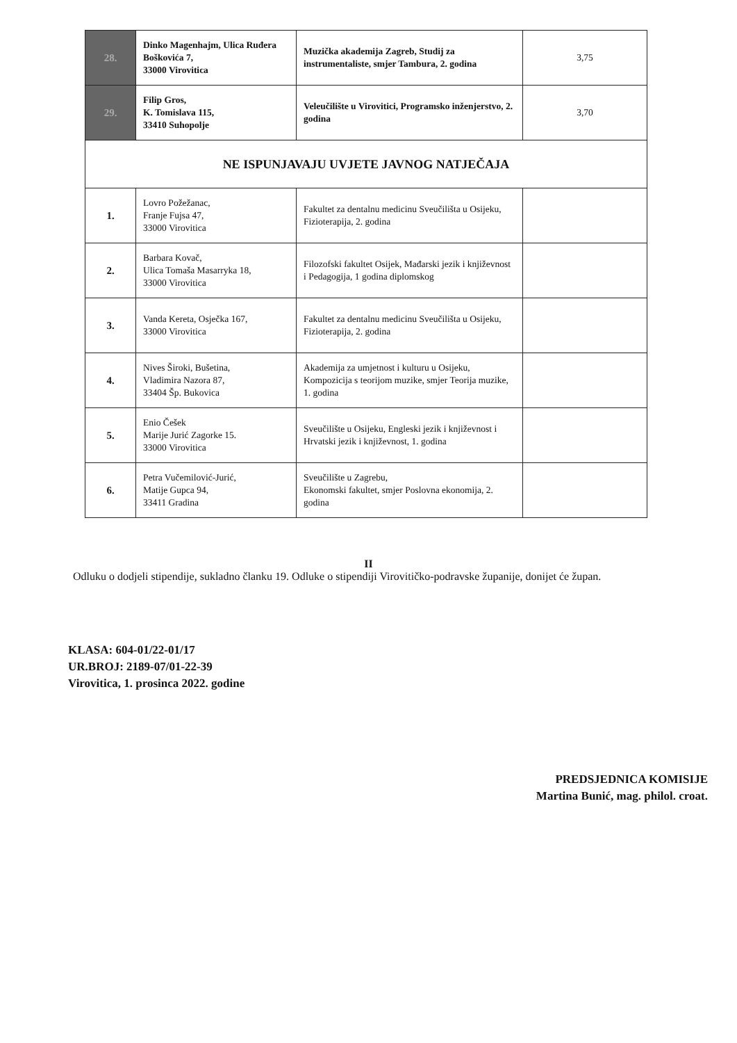| 28. | Dinko Magenhajm, Ulica Ruđera Boškovića 7, 33000 Virovitica | Muzička akademija Zagreb, Studij za instrumentaliste, smjer Tambura, 2. godina | 3,75 |
| 29. | Filip Gros, K. Tomislava 115, 33410 Suhopolje | Veleučilište u Virovitici, Programsko inženjerstvo, 2. godina | 3,70 |
| NE ISPUNJAVAJU UVJETE JAVNOG NATJEČAJA | | | |
| 1. | Lovro Požežanac, Franje Fujsa 47, 33000 Virovitica | Fakultet za dentalnu medicinu Sveučilišta u Osijeku, Fizioterapija, 2. godina | |
| 2. | Barbara Kovač, Ulica Tomaša Masarryka 18, 33000 Virovitica | Filozofski fakultet Osijek, Mađarski jezik i književnost i Pedagogija, 1 godina diplomskog | |
| 3. | Vanda Kereta, Osječka 167, 33000 Virovitica | Fakultet za dentalnu medicinu Sveučilišta u Osijeku, Fizioterapija, 2. godina | |
| 4. | Nives Široki, Bušetina, Vladimira Nazora 87, 33404 Šp. Bukovica | Akademija za umjetnost i kulturu u Osijeku, Kompozicija s teorijom muzike, smjer Teorija muzike, 1. godina | |
| 5. | Enio Češek Marije Jurić Zagorke 15. 33000 Virovitica | Sveučilište u Osijeku, Engleski jezik i književnost i Hrvatski jezik i književnost, 1. godina | |
| 6. | Petra Vučemilović-Jurić, Matije Gupca 94, 33411 Gradina | Sveučilište u Zagrebu, Ekonomski fakultet, smjer Poslovna ekonomija, 2. godina | |
II
Odluku o dodjeli stipendije, sukladno članku 19. Odluke o stipendiji Virovitičko-podravske županije, donijet će župan.
KLASA: 604-01/22-01/17
UR.BROJ: 2189-07/01-22-39
Virovitica, 1. prosinca 2022. godine
PREDSJEDNICA KOMISIJE
Martina Bunić, mag. philol. croat.